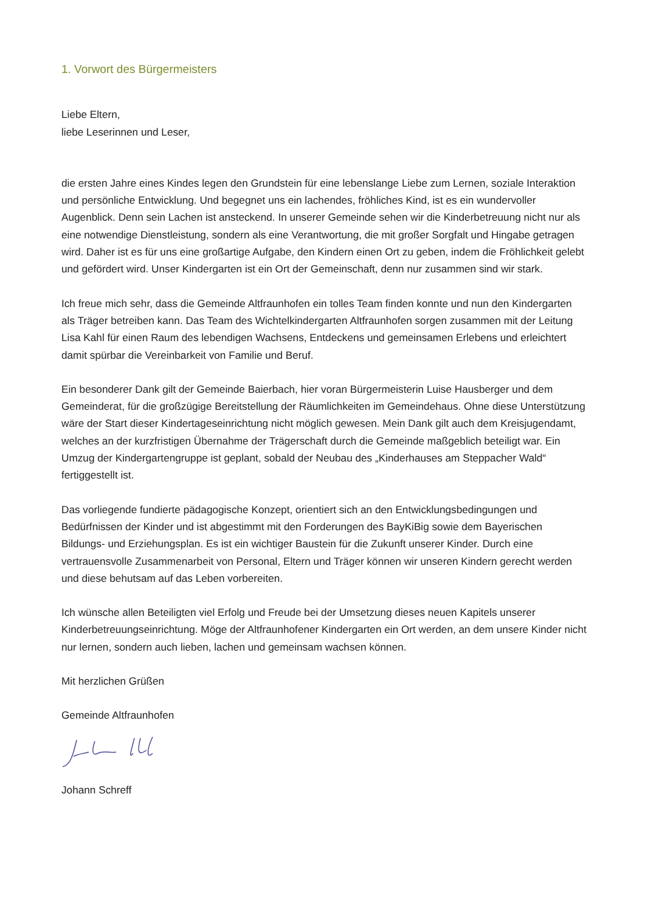1. Vorwort des Bürgermeisters
Liebe Eltern,
liebe Leserinnen und Leser,
die ersten Jahre eines Kindes legen den Grundstein für eine lebenslange Liebe zum Lernen, soziale Interaktion und persönliche Entwicklung. Und begegnet uns ein lachendes, fröhliches Kind, ist es ein wundervoller Augenblick. Denn sein Lachen ist ansteckend. In unserer Gemeinde sehen wir die Kinderbetreuung nicht nur als eine notwendige Dienstleistung, sondern als eine Verantwortung, die mit großer Sorgfalt und Hingabe getragen wird. Daher ist es für uns eine großartige Aufgabe, den Kindern einen Ort zu geben, indem die Fröhlichkeit gelebt und gefördert wird. Unser Kindergarten ist ein Ort der Gemeinschaft, denn nur zusammen sind wir stark.
Ich freue mich sehr, dass die Gemeinde Altfraunhofen ein tolles Team finden konnte und nun den Kindergarten als Träger betreiben kann. Das Team des Wichtelkindergarten Altfraunhofen sorgen zusammen mit der Leitung Lisa Kahl für einen Raum des lebendigen Wachsens, Entdeckens und gemeinsamen Erlebens und erleichtert damit spürbar die Vereinbarkeit von Familie und Beruf.
Ein besonderer Dank gilt der Gemeinde Baierbach, hier voran Bürgermeisterin Luise Hausberger und dem Gemeinderat, für die großzügige Bereitstellung der Räumlichkeiten im Gemeindehaus. Ohne diese Unterstützung wäre der Start dieser Kindertageseinrichtung nicht möglich gewesen. Mein Dank gilt auch dem Kreisjugendamt, welches an der kurzfristigen Übernahme der Trägerschaft durch die Gemeinde maßgeblich beteiligt war. Ein Umzug der Kindergartengruppe ist geplant, sobald der Neubau des „Kinderhauses am Steppacher Wald“ fertiggestellt ist.
Das vorliegende fundierte pädagogische Konzept, orientiert sich an den Entwicklungsbedingungen und Bedürfnissen der Kinder und ist abgestimmt mit den Forderungen des BayKiBig sowie dem Bayerischen Bildungs- und Erziehungsplan. Es ist ein wichtiger Baustein für die Zukunft unserer Kinder. Durch eine vertrauensvolle Zusammenarbeit von Personal, Eltern und Träger können wir unseren Kindern gerecht werden und diese behutsam auf das Leben vorbereiten.
Ich wünsche allen Beteiligten viel Erfolg und Freude bei der Umsetzung dieses neuen Kapitels unserer Kinderbetreuungseinrichtung. Möge der Altfraunhofener Kindergarten ein Ort werden, an dem unsere Kinder nicht nur lernen, sondern auch lieben, lachen und gemeinsam wachsen können.
Mit herzlichen Grüßen
Gemeinde Altfraunhofen
Johann Schreff